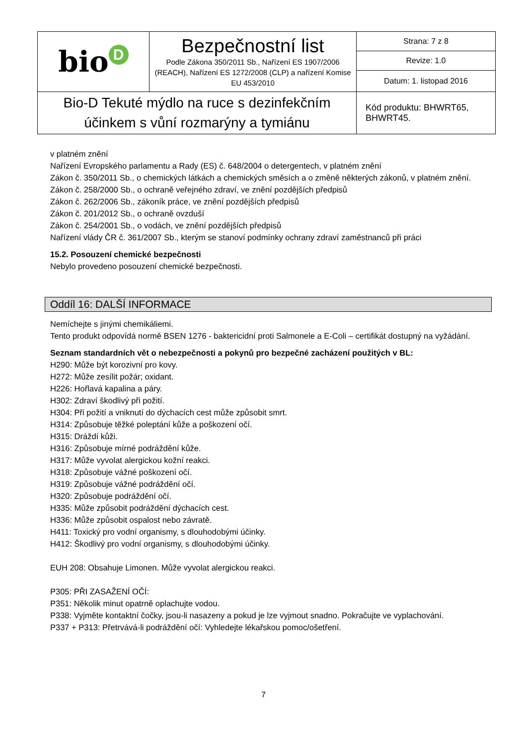| bio D | Bezpečnostní list Podle Zákona 350/2011 Sb., Nařízení ES 1907/2006 (REACH), Nařízení ES 1272/2008 (CLP) a nařízení Komise EU 453/2010 | Strana: 7 z 8 |
| | | Revize: 1.0 |
| | | Datum: 1. listopad 2016 |
| Bio-D Tekuté mýdlo na ruce s dezinfekčním účinkem s vůní rozmarýny a tymiánu | | Kód produktu: BHWRT65, BHWRT45. |
v platném znění
Nařízení Evropského parlamentu a Rady (ES) č. 648/2004 o detergentech, v platném znění
Zákon č. 350/2011 Sb., o chemických látkách a chemických směsích a o změně některých zákonů, v platném znění.
Zákon č. 258/2000 Sb., o ochraně veřejného zdraví, ve znění pozdějších předpisů
Zákon č. 262/2006 Sb., zákoník práce, ve znění pozdějších předpisů
Zákon č. 201/2012 Sb., o ochraně ovzduší
Zákon č. 254/2001 Sb., o vodách, ve znění pozdějších předpisů
Nařízení vlády ČR č. 361/2007 Sb., kterým se stanoví podmínky ochrany zdraví zaměstnanců při práci
15.2. Posouzení chemické bezpečnosti
Nebylo provedeno posouzení chemické bezpečnosti.
Oddíl 16: DALŠÍ INFORMACE
Nemíchejte s jinými chemikáliemi.
Tento produkt odpovídá normě BSEN 1276 - baktericidní proti Salmonele a E-Coli – certifikát dostupný na vyžádání.
Seznam standardních vět o nebezpečnosti a pokynů pro bezpečné zacházení použitých v BL:
H290: Může být korozivní pro kovy.
H272: Může zesílit požár; oxidant.
H226: Hořlavá kapalina a páry.
H302: Zdraví škodlivý při požití.
H304: Při požití a vniknutí do dýchacích cest může způsobit smrt.
H314: Způsobuje těžké poleptání kůže a poškození očí.
H315: Dráždí kůži.
H316: Způsobuje mírné podráždění kůže.
H317: Může vyvolat alergickou kožní reakci.
H318: Způsobuje vážné poškození očí.
H319: Způsobuje vážné podráždění očí.
H320: Způsobuje podráždění očí.
H335: Může způsobit podráždění dýchacích cest.
H336: Může způsobit ospalost nebo závratě.
H411: Toxický pro vodní organismy, s dlouhodobými účinky.
H412: Škodlivý pro vodní organismy, s dlouhodobými účinky.
EUH 208: Obsahuje Limonen. Může vyvolat alergickou reakci.
P305: PŘI ZASAŽENÍ OČÍ:
P351: Několik minut opatrně oplachujte vodou.
P338: Vyjměte kontaktní čočky, jsou-li nasazeny a pokud je lze vyjmout snadno. Pokračujte ve vyplachování.
P337 + P313: Přetrvává-li podráždění očí: Vyhledejte lékařskou pomoc/ošetření.
7